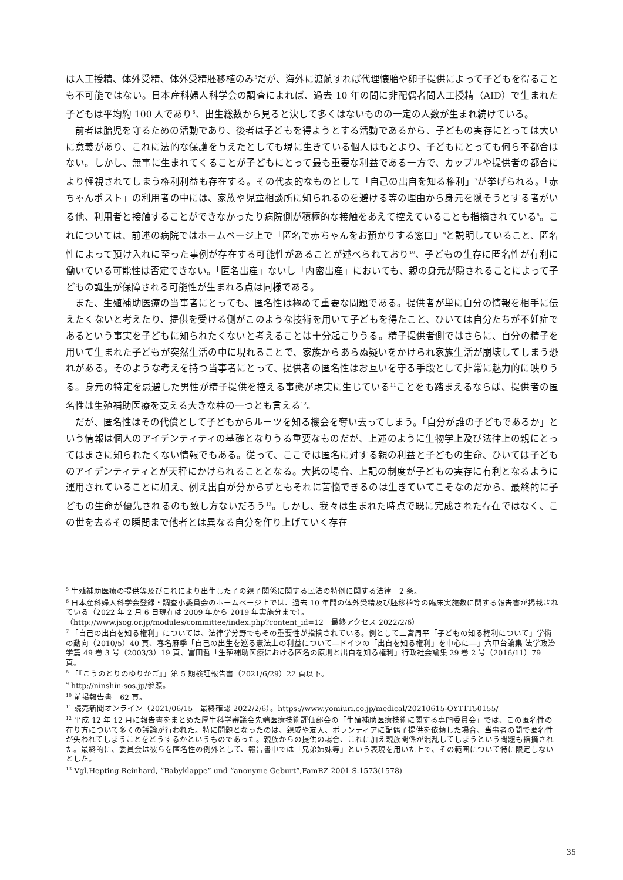は人工授精、体外受精、体外受精胚移植のみ<sup>5</sup>だが、海外に渡航すれば代理懐胎や卵子提供によって子どもを得ることも不可能ではない。日本産科婦人科学会の調査によれば、過去 10 年の間に非配偶者間人工授精（AID）で生まれた子どもは平均約 100 人であり<sup>6</sup>、出生総数から見ると決して多くはないものの一定の人数が生まれ続けている。
前者は胎児を守るための活動であり、後者は子どもを得ようとする活動であるから、子どもの実存にとっては大いに意義があり、これに法的な保護を与えたとしても現に生きている個人はもとより、子どもにとっても何ら不都合はない。しかし、無事に生まれてくることが子どもにとって最も重要な利益である一方で、カップルや提供者の都合により軽視されてしまう権利利益も存在する。その代表的なものとして「自己の出自を知る権利」<sup>7</sup>が挙げられる。「赤ちゃんポスト」の利用者の中には、家族や児童相談所に知られるのを避ける等の理由から身元を隠そうとする者がいる他、利用者と接触することができなかったり病院側が積極的な接触をあえて控えていることも指摘されている<sup>8</sup>。これについては、前述の病院ではホームページ上で「匿名で赤ちゃんをお預かりする窓口」<sup>9</sup>と説明していること、匿名性によって預け入れに至った事例が存在する可能性があることが述べられており<sup>10</sup>、子どもの生存に匿名性が有利に働いている可能性は否定できない。「匿名出産」ないし「内密出産」においても、親の身元が隠されることによって子どもの誕生が保障される可能性が生まれる点は同様である。
また、生殖補助医療の当事者にとっても、匿名性は極めて重要な問題である。提供者が単に自分の情報を相手に伝えたくないと考えたり、提供を受ける側がこのような技術を用いて子どもを得たこと、ひいては自分たちが不妊症であるという事実を子どもに知られたくないと考えることは十分起こりうる。精子提供者側ではさらに、自分の精子を用いて生まれた子どもが突然生活の中に現れることで、家族からあらぬ疑いをかけられ家族生活が崩壊してしまう恐れがある。そのような考えを持つ当事者にとって、提供者の匿名性はお互いを守る手段として非常に魅力的に映りうる。身元の特定を忌避した男性が精子提供を控える事態が現実に生じている<sup>11</sup>ことをも踏まえるならば、提供者の匿名性は生殖補助医療を支える大きな柱の一つとも言える<sup>12</sup>。
だが、匿名性はその代償として子どもからルーツを知る機会を奪い去ってしまう。「自分が誰の子どもであるか」という情報は個人のアイデンティティの基礎となりうる重要なものだが、上述のように生物学上及び法律上の親にとってはまさに知られたくない情報でもある。従って、ここでは匿名に対する親の利益と子どもの生命、ひいては子どものアイデンティティとが天秤にかけられることとなる。大抵の場合、上記の制度が子どもの実存に有利となるように運用されていることに加え、例え出自が分からずともそれに苦悩できるのは生きていてこそなのだから、最終的に子どもの生命が優先されるのも致し方ないだろう<sup>13</sup>。しかし、我々は生まれた時点で既に完成された存在ではなく、この世を去るその瞬間まで他者とは異なる自分を作り上げていく存在
<sup>5</sup> 生殖補助医療の提供等及びこれにより出生した子の親子関係に関する民法の特例に関する法律　2 条。
<sup>6</sup> 日本産科婦人科学会登録・調査小委員会のホームページ上では、過去 10 年間の体外受精及び胚移植等の臨床実施数に関する報告書が掲載されている（2022 年 2 月 6 日現在は 2009 年から 2019 年実施分まで）。
（http://www.jsog.or.jp/modules/committee/index.php?content_id=12　最終アクセス 2022/2/6）
<sup>7</sup> 「自己の出自を知る権利」については、法律学分野でもその重要性が指摘されている。例として二宮周平「子どもの知る権利について」学術の動向（2010/5）40 頁、春名麻季「自己の出生を巡る憲法上の利益について―ドイツの「出自を知る権利」を中心に―」六甲台論集 法学政治学篇 49 巻 3 号（2003/3）19 頁、富田哲「生殖補助医療における匿名の原則と出自を知る権利」行政社会論集 29 巻 2 号（2016/11）79 頁。
<sup>8</sup> 「『こうのとりのゆりかご』」第 5 期検証報告書（2021/6/29）22 頁以下。
<sup>9</sup> http://ninshin-sos.jp/参照。
<sup>10</sup> 前掲報告書　62 頁。
<sup>11</sup> 読売新聞オンライン（2021/06/15　最終確認 2022/2/6）。https://www.yomiuri.co.jp/medical/20210615-OYT1T50155/
<sup>12</sup> 平成 12 年 12 月に報告書をまとめた厚生科学審議会先端医療技術評価部会の「生殖補助医療技術に関する専門委員会」では、この匿名性の在り方について多くの議論が行われた。特に問題となったのは、親戚や友人、ボランティアに配偶子提供を依頼した場合、当事者の間で匿名性が失われてしまうことをどうするかというものであった。親族からの提供の場合、これに加え親族関係が混乱してしまうという問題も指摘された。最終的に、委員会は彼らを匿名性の例外として、報告書中では「兄弟姉妹等」という表現を用いた上で、その範囲について特に限定しないとした。
<sup>13</sup> Vgl.Hepting Reinhard, “Babyklappe” und “anonyme Geburt”,FamRZ 2001 S.1573(1578)
35